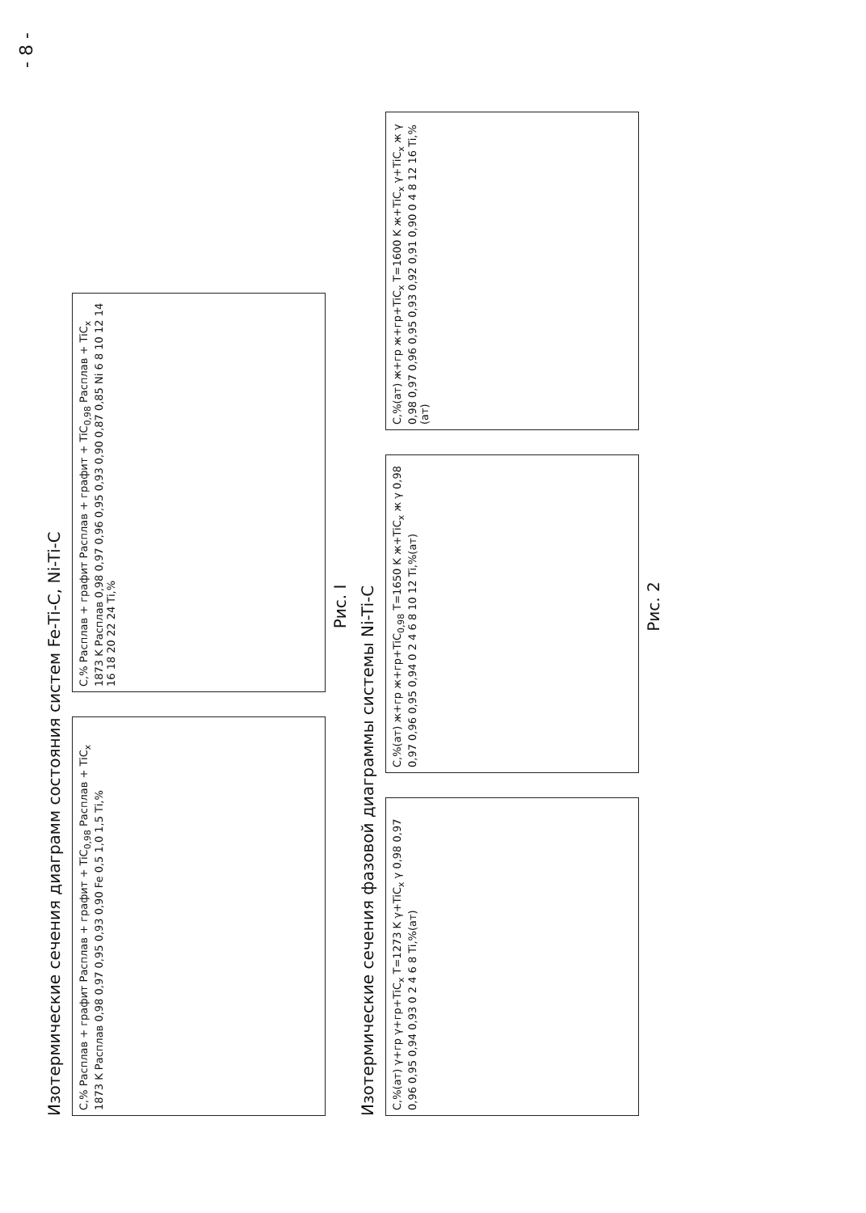- 8 -
Изотермические сечения диаграмм состояния систем Fe-Ti-C, Ni-Ti-C
C,% Расплав + графит Расплав + графит + TiC<sub>0,98</sub> Расплав + TiC<sub>x</sub> 1873 K Расплав 0,98 0,97 0,95 0,93 0,90 Fe 0,5 1,0 1,5 Ti,%
C,% Расплав + графит Расплав + графит + TiC<sub>0,98</sub> Расплав + TiC<sub>x</sub> 1873 K Расплав 0,98 0,97 0,96 0,95 0,93 0,90 0,87 0,85 Ni 6 8 10 12 14 16 18 20 22 24 Ti,%
Рис. I
Изотермические сечения фазовой диаграммы системы Ni-Ti-C
C,%(ат) γ+гр γ+гр+TiC<sub>x</sub> T=1273 K γ+TiC<sub>x</sub> γ 0,98 0,97 0,96 0,95 0,94 0,93 0 2 4 6 8 Ti,%(ат)
C,%(ат) ж+гр ж+гр+TiC<sub>0,98</sub> T=1650 K ж+TiC<sub>x</sub> ж γ 0,98 0,97 0,96 0,95 0,94 0 2 4 6 8 10 12 Ti,%(ат)
C,%(ат) ж+гр ж+гр+TiC<sub>x</sub> T=1600 K ж+TiC<sub>x</sub> γ+TiC<sub>x</sub> ж γ 0,98 0,97 0,96 0,95 0,93 0,92 0,91 0,90 0 4 8 12 16 Ti,%(ат)
Рис. 2